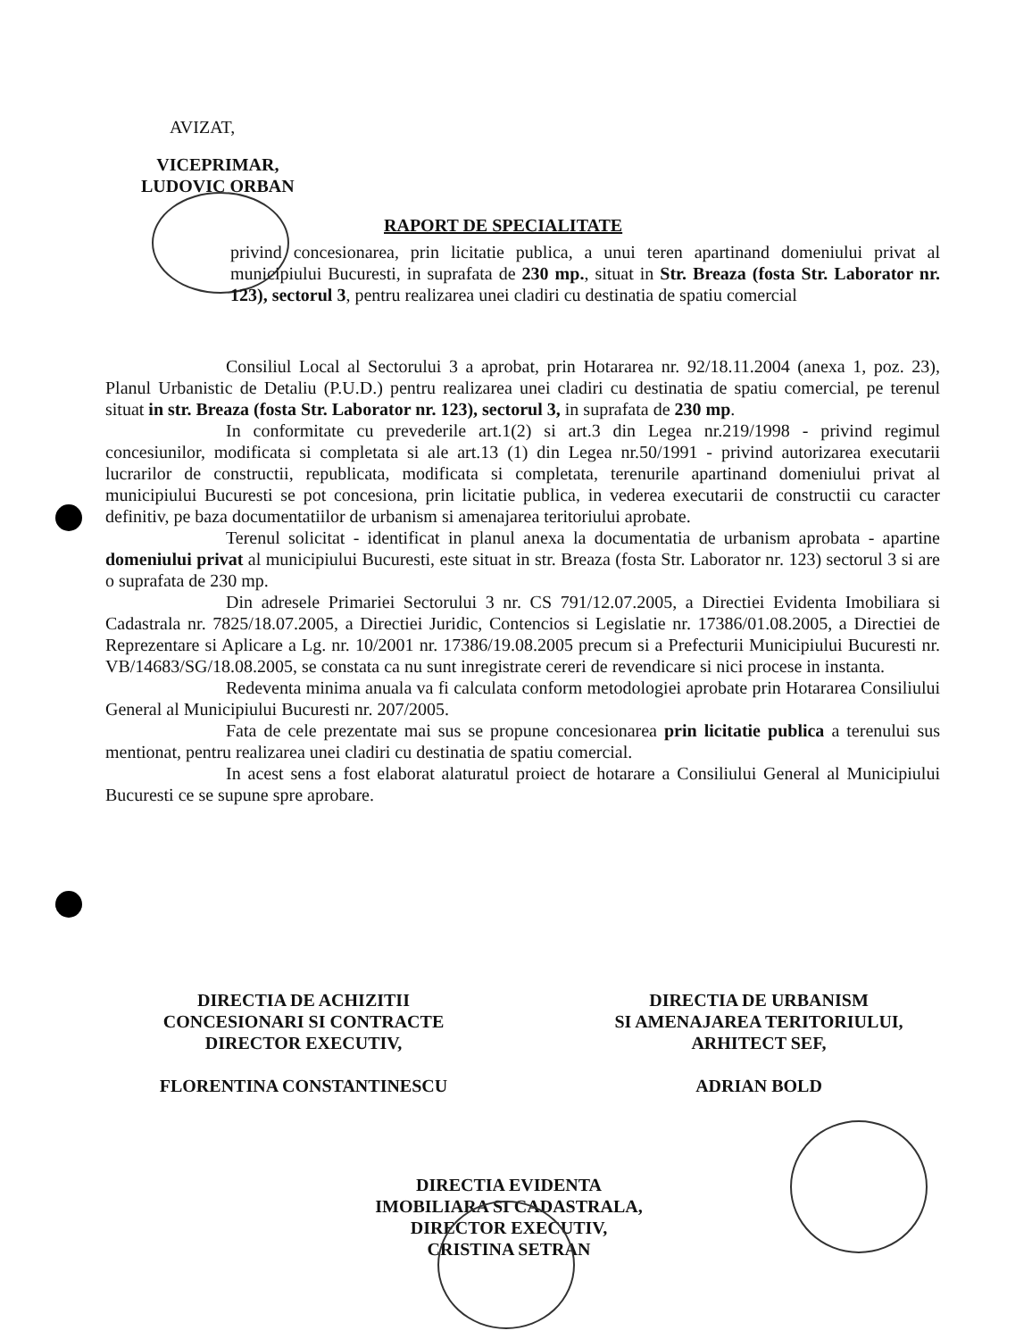AVIZAT,
VICEPRIMAR,
LUDOVIC ORBAN
RAPORT DE SPECIALITATE
privind concesionarea, prin licitatie publica, a unui teren apartinand domeniului privat al municipiului Bucuresti, in suprafata de 230 mp., situat in Str. Breaza (fosta Str. Laborator nr. 123), sectorul 3, pentru realizarea unei cladiri cu destinatia de spatiu comercial
Consiliul Local al Sectorului 3 a aprobat, prin Hotararea nr. 92/18.11.2004 (anexa 1, poz. 23), Planul Urbanistic de Detaliu (P.U.D.) pentru realizarea unei cladiri cu destinatia de spatiu comercial, pe terenul situat in str. Breaza (fosta Str. Laborator nr. 123), sectorul 3, in suprafata de 230 mp.
In conformitate cu prevederile art.1(2) si art.3 din Legea nr.219/1998 - privind regimul concesiunilor, modificata si completata si ale art.13 (1) din Legea nr.50/1991 - privind autorizarea executarii lucrarilor de constructii, republicata, modificata si completata, terenurile apartinand domeniului privat al municipiului Bucuresti se pot concesiona, prin licitatie publica, in vederea executarii de constructii cu caracter definitiv, pe baza documentatiilor de urbanism si amenajarea teritoriului aprobate.
Terenul solicitat - identificat in planul anexa la documentatia de urbanism aprobata - apartine domeniului privat al municipiului Bucuresti, este situat in str. Breaza (fosta Str. Laborator nr. 123) sectorul 3 si are o suprafata de 230 mp.
Din adresele Primariei Sectorului 3 nr. CS 791/12.07.2005, a Directiei Evidenta Imobiliara si Cadastrala nr. 7825/18.07.2005, a Directiei Juridic, Contencios si Legislatie nr. 17386/01.08.2005, a Directiei de Reprezentare si Aplicare a Lg. nr. 10/2001 nr. 17386/19.08.2005 precum si a Prefecturii Municipiului Bucuresti nr. VB/14683/SG/18.08.2005, se constata ca nu sunt inregistrate cereri de revendicare si nici procese in instanta.
Redeventa minima anuala va fi calculata conform metodologiei aprobate prin Hotararea Consiliului General al Municipiului Bucuresti nr. 207/2005.
Fata de cele prezentate mai sus se propune concesionarea prin licitatie publica a terenului sus mentionat, pentru realizarea unei cladiri cu destinatia de spatiu comercial.
In acest sens a fost elaborat alaturatul proiect de hotarare a Consiliului General al Municipiului Bucuresti ce se supune spre aprobare.
DIRECTIA DE ACHIZITII
CONCESIONARI SI CONTRACTE
DIRECTOR EXECUTIV,
FLORENTINA CONSTANTINESCU
DIRECTIA DE URBANISM
SI AMENAJAREA TERITORIULUI,
ARHITECT SEF,
ADRIAN BOLD
DIRECTIA EVIDENTA
IMOBILIARA SI CADASTRALA,
DIRECTOR EXECUTIV,
CRISTINA SETRAN